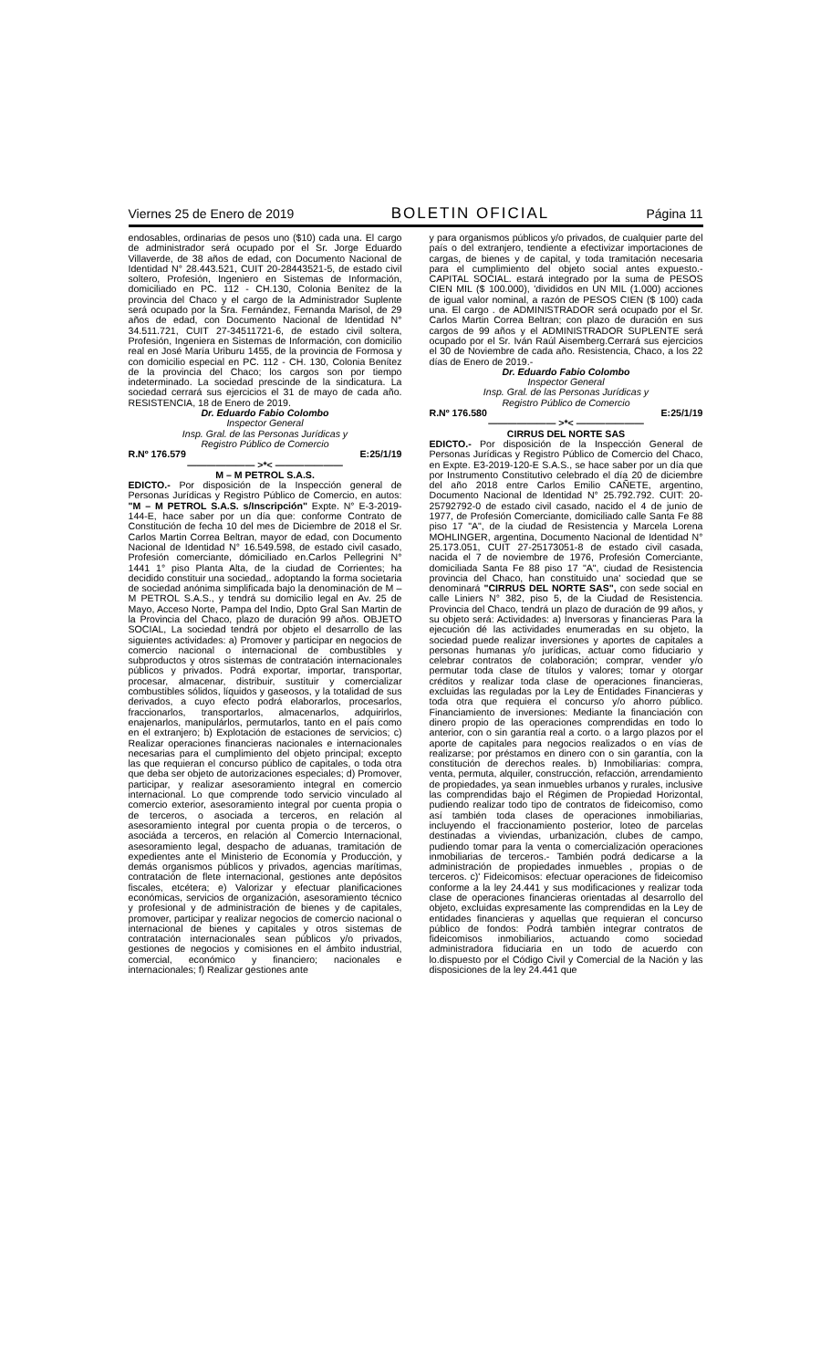Viernes 25 de Enero de 2019 BOLETIN OFICIAL Página 11
endosables, ordinarias de pesos uno ($10) cada una. El cargo de administrador será ocupado por el Sr. Jorge Eduardo Villaverde, de 38 años de edad, con Documento Nacional de Identidad N° 28.443.521, CUIT 20-28443521-5, de estado civil soltero, Profesión, Ingeniero en Sistemas de Información, domiciliado en PC. 112 - CH.130, Colonia Benítez de la provincia del Chaco y el cargo de la Administrador Suplente será ocupado por la Sra. Fernández, Fernanda Marisol, de 29 años de edad, con Documento Nacional de Identidad N° 34.511.721, CUIT 27-34511721-6, de estado civil soltera, Profesión, Ingeniera en Sistemas de Información, con domicilio real en José María Uriburu 1455, de la provincia de Formosa y con domicilio especial en PC. 112 - CH. 130, Colonia Benítez de la provincia del Chaco; los cargos son por tiempo indeterminado. La sociedad prescinde de la sindicatura. La sociedad cerrará sus ejercicios el 31 de mayo de cada año. RESISTENCIA, 18 de Enero de 2019.
Dr. Eduardo Fabio Colombo
Inspector General
Insp. Gral. de las Personas Jurídicas y
Registro Público de Comercio
R.Nº 176.579 E:25/1/19
——————— >*< ———————
M – M PETROL S.A.S.
EDICTO.- Por disposición de la Inspección general de Personas Jurídicas y Registro Público de Comercio, en autos: "M – M PETROL S.A.S. s/Inscripción" Expte. N° E-3-2019-144-E, hace saber por un día que: conforme Contrato de Constitución de fecha 10 del mes de Diciembre de 2018 el Sr. Carlos Martin Correa Beltran, mayor de edad, con Documento Nacional de Identidad N° 16.549.598, de estado civil casado, Profesión comerciante, dómiciliado en.Carlos Pellegrini N° 1441 1° piso Planta Alta, de la ciudad de Corrientes; ha decidido constituir una sociedad,. adoptando la forma societaria de sociedad anónima simplificada bajo la denominación de M – M PETROL S.A.S., y tendrá su domicilio legal en Av. 25 de Mayo, Acceso Norte, Pampa del Indio, Dpto Gral San Martin de la Provincia del Chaco, plazo de duración 99 años. OBJETO SOCIAL, La sociedad tendrá por objeto el desarrollo de las siguientes actividades: a) Promover y participar en negocios de comercio nacional o internacional de combustibles y subproductos y otros sistemas de contratación internacionales públicos y privados. Podrá exportar, importar, transportar, procesar, almacenar, distribuir, sustituir y comercializar combustibles sólidos, líquidos y gaseosos, y la totalidad de sus derivados, a cuyo efecto podrá elaborarlos, procesarlos, fraccionarlos, transportarlos, almacenarlos, adquirirlos, enajenarlos, manipulárlos, permutarlos, tanto en el país como en el extranjero; b) Explotación de estaciones de servicios; c) Realizar operaciones financieras nacionales e internacionales necesarias para el cumplimiento del objeto principal; excepto las que requieran el concurso público de capitales, o toda otra que deba ser objeto de autorizaciones especiales; d) Promover, participar, y realizar asesoramiento integral en comercio internacional. Lo que comprende todo servicio vinculado al comercio exterior, asesoramiento integral por cuenta propia o de terceros, o asociada a terceros, en relación al asesoramiento integral por cuenta propia o de terceros, o asociáda a terceros, en relación al Comercio Internacional, asesoramiento legal, despacho de aduanas, tramitación de expedientes ante el Ministerio de Economía y Producción, y demás organismos públicos y privados, agencias marítimas, contratación de flete internacional, gestiones ante depósitos fiscales, etcétera; e) Valorizar y efectuar planificaciones económicas, servicios de organización, asesoramiento técnico y profesional y de administración de bienes y de capitales, promover, participar y realizar negocios de comercio nacional o internacional de bienes y capitales y otros sistemas de contratación internacionales sean públicos y/o privados, gestiones de negocios y comisiones en el ámbito industrial, comercial, económico y financiero; nacionales e internacionales; f) Realizar gestiones ante
y para organismos públicos y/o privados, de cualquier parte del país o del extranjero, tendiente a efectivizar importaciones de cargas, de bienes y de capital, y toda tramitación necesaria para el cumplimiento del objeto social antes expuesto.- CAPITAL SOCIAL. estará integrado por la suma de PESOS CIEN MIL ($ 100.000), 'divididos en UN MIL (1.000) acciones de igual valor nominal, a razón de PESOS CIEN ($ 100) cada una. El cargo . de ADMINISTRADOR será ocupado por el Sr. Carlos Martin Correa Beltran; con plazo de duración en sus cargos de 99 años y el ADMINISTRADOR SUPLENTE será ocupado por el Sr. Iván Raúl Aisemberg.Cerrará sus ejercicios el 30 de Noviembre de cada año. Resistencia, Chaco, a los 22 días de Enero de 2019.-
Dr. Eduardo Fabio Colombo
Inspector General
Insp. Gral. de las Personas Jurídicas y
Registro Público de Comercio
R.Nº 176.580 E:25/1/19
——————— >*< ———————
CIRRUS DEL NORTE SAS
EDICTO.- Por disposición de la Inspección General de Personas Jurídicas y Registro Público de Comercio del Chaco, en Expte. E3-2019-120-E S.A.S., se hace saber por un día que por Instrumento Constitutivo celebrado el día 20 de diciembre del año 2018 entre Carlos Emilio CAÑETE, argentino, Documento Nacional de Identidad N° 25.792.792. CUIT: 20-25792792-0 de estado civil casado, nacido el 4 de junio de 1977, de Profesión Comerciante, domiciliado calle Santa Fe 88 piso 17 "A", de la ciudad de Resistencia y Marcela Lorena MOHLINGER, argentina, Documento Nacional de Identidad N° 25.173.051, CUIT 27-25173051-8 de estado civil casada, nacida el 7 de noviembre de 1976, Profesión Comerciante, domiciliada Santa Fe 88 piso 17 "A", ciudad de Resistencia provincia del Chaco, han constituido una' sociedad que se denominará "CIRRUS DEL NORTE SAS", con sede social en calle Liniers N° 382, piso 5, de la Ciudad de Resistencia. Provincia del Chaco, tendrá un plazo de duración de 99 años, y su objeto será: Actividades: a) Inversoras y financieras Para la ejecución dé las actividades enumeradas en su objeto, la sociedad puede realizar inversiones y aportes de capitales a personas humanas y/o jurídicas, actuar como fiduciario y celebrar contratos de colaboración; comprar, vender y/o permutar toda clase de títulos y valores; tomar y otorgar créditos y realizar toda clase de operaciones financieras, excluidas las reguladas por la Ley de Entidades Financieras y toda otra que requiera el concurso y/o ahorro público. Financiamiento de inversiones: Mediante la financiación con dinero propio de las operaciones comprendidas en todo lo anterior, con o sin garantía real a corto. o a largo plazos por el aporte de capitales para negocios realizados o en vías de realizarse; por préstamos en dinero con o sin garantía, con la constitución de derechos reales. b) Inmobiliarias: compra, venta, permuta, alquiler, construcción, refacción, arrendamiento de propiedades, ya sean inmuebles urbanos y rurales, inclusive las comprendidas bajo el Régimen de Propiedad Horizontal, pudiendo realizar todo tipo de contratos de fideicomiso, como así también toda clases de operaciones inmobiliarias, incluyendo el fraccionamiento posterior, loteo de parcelas destinadas a viviendas, urbanización, clubes de campo, pudiendo tomar para la venta o comercialización operaciones inmobiliarias de terceros.- También podrá dedicarse a la administración de propiedades inmuebles , propias o de terceros. c)' Fideicomisos: efectuar operaciones de fideicomiso conforme a la ley 24.441 y sus modificaciones y realizar toda clase de operaciones financieras orientadas al desarrollo del objeto, excluidas expresamente las comprendidas en la Ley de entidades financieras y aquellas que requieran el concurso público de fondos: Podrá también integrar contratos de fideicomisos inmobiliarios, actuando como sociedad administradora fiduciaria en un todo de acuerdo con lo.dispuesto por el Código Civil y Comercial de la Nación y las disposiciones de la ley 24.441 que